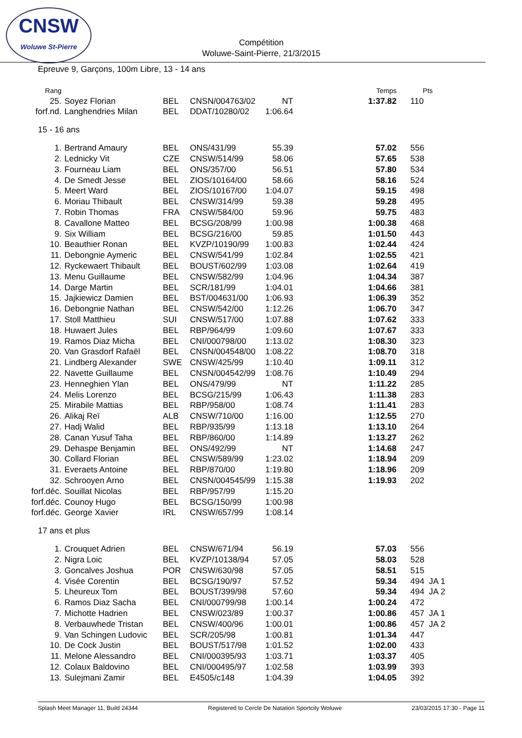CNSW
Woluwe St-Pierre
Compétition
Woluwe-Saint-Pierre, 21/3/2015
Epreuve 9, Garçons, 100m Libre, 13 - 14 ans
| Rang | | | | | Temps | Pts |
| --- | --- | --- | --- | --- | --- | --- |
| 25. | Soyez Florian | BEL | CNSN/004763/02 | NT | 1:37.82 | 110 |
| forf.nd. | Langhendries Milan | BEL | DDAT/10280/02 | 1:06.64 | | |
| 15 - 16 ans | | | | | | |
| 1. | Bertrand Amaury | BEL | ONS/431/99 | 55.39 | 57.02 | 556 |
| 2. | Lednicky Vit | CZE | CNSW/514/99 | 58.06 | 57.65 | 538 |
| 3. | Fourneau Liam | BEL | ONS/357/00 | 56.51 | 57.80 | 534 |
| 4. | De Smedt Jesse | BEL | ZIOS/10164/00 | 58.66 | 58.16 | 524 |
| 5. | Meert Ward | BEL | ZIOS/10167/00 | 1:04.07 | 59.15 | 498 |
| 6. | Moriau Thibault | BEL | CNSW/314/99 | 59.38 | 59.28 | 495 |
| 7. | Robin Thomas | FRA | CNSW/584/00 | 59.96 | 59.75 | 483 |
| 8. | Cavallone Matteo | BEL | BCSG/208/99 | 1:00.98 | 1:00.38 | 468 |
| 9. | Six William | BEL | BCSG/216/00 | 59.85 | 1:01.50 | 443 |
| 10. | Beauthier Ronan | BEL | KVZP/10190/99 | 1:00.83 | 1:02.44 | 424 |
| 11. | Debongnie Aymeric | BEL | CNSW/541/99 | 1:02.84 | 1:02.55 | 421 |
| 12. | Ryckewaert Thibault | BEL | BOUST/602/99 | 1:03.08 | 1:02.64 | 419 |
| 13. | Menu Guillaume | BEL | CNSW/582/99 | 1:04.96 | 1:04.34 | 387 |
| 14. | Darge Martin | BEL | SCR/181/99 | 1:04.01 | 1:04.66 | 381 |
| 15. | Jajkiewicz Damien | BEL | BST/004631/00 | 1:06.93 | 1:06.39 | 352 |
| 16. | Debongnie Nathan | BEL | CNSW/542/00 | 1:12.26 | 1:06.70 | 347 |
| 17. | Stoll Matthieu | SUI | CNSW/517/00 | 1:07.88 | 1:07.62 | 333 |
| 18. | Huwaert Jules | BEL | RBP/964/99 | 1:09.60 | 1:07.67 | 333 |
| 19. | Ramos Diaz Micha | BEL | CNI/000798/00 | 1:13.02 | 1:08.30 | 323 |
| 20. | Van Grasdorf Rafaël | BEL | CNSN/004548/00 | 1:08.22 | 1:08.70 | 318 |
| 21. | Lindberg Alexander | SWE | CNSW/425/99 | 1:10.40 | 1:09.11 | 312 |
| 22. | Navette Guillaume | BEL | CNSN/004542/99 | 1:08.76 | 1:10.49 | 294 |
| 23. | Henneghien Ylan | BEL | ONS/479/99 | NT | 1:11.22 | 285 |
| 24. | Melis Lorenzo | BEL | BCSG/215/99 | 1:06.43 | 1:11.38 | 283 |
| 25. | Mirabile Mattias | BEL | RBP/958/00 | 1:08.74 | 1:11.41 | 283 |
| 26. | Alikaj Reï | ALB | CNSW/710/00 | 1:16.00 | 1:12.55 | 270 |
| 27. | Hadj Walid | BEL | RBP/935/99 | 1:13.18 | 1:13.10 | 264 |
| 28. | Canan Yusuf Taha | BEL | RBP/860/00 | 1:14.89 | 1:13.27 | 262 |
| 29. | Dehaspe Benjamin | BEL | ONS/492/99 | NT | 1:14.68 | 247 |
| 30. | Collard Florian | BEL | CNSW/589/99 | 1:23.02 | 1:18.94 | 209 |
| 31. | Everaets Antoine | BEL | RBP/870/00 | 1:19.80 | 1:18.96 | 209 |
| 32. | Schrooyen Arno | BEL | CNSN/004545/99 | 1:15.38 | 1:19.93 | 202 |
| forf.déc. | Souillat Nicolas | BEL | RBP/957/99 | 1:15.20 | | |
| forf.déc. | Counoy Hugo | BEL | BCSG/150/99 | 1:00.98 | | |
| forf.déc. | George Xavier | IRL | CNSW/657/99 | 1:08.14 | | |
| 17 ans et plus | | | | | | |
| 1. | Crouquet Adrien | BEL | CNSW/671/94 | 56.19 | 57.03 | 556 |
| 2. | Nigra Loic | BEL | KVZP/10138/94 | 57.05 | 58.03 | 528 |
| 3. | Goncalves Joshua | POR | CNSW/630/98 | 57.05 | 58.51 | 515 |
| 4. | Visée Corentin | BEL | BCSG/190/97 | 57.52 | 59.34 | 494 JA 1 |
| 5. | Lheureux Tom | BEL | BOUST/399/98 | 57.60 | 59.34 | 494 JA 2 |
| 6. | Ramos Diaz Sacha | BEL | CNI/000799/98 | 1:00.14 | 1:00.24 | 472 |
| 7. | Michotte Hadrien | BEL | CNSW/023/89 | 1:00.37 | 1:00.86 | 457 JA 1 |
| 8. | Verbauwhede Tristan | BEL | CNSW/400/96 | 1:00.01 | 1:00.86 | 457 JA 2 |
| 9. | Van Schingen Ludovic | BEL | SCR/205/98 | 1:00.81 | 1:01.34 | 447 |
| 10. | De Cock Justin | BEL | BOUST/517/98 | 1:01.52 | 1:02.00 | 433 |
| 11. | Melone Alessandro | BEL | CNI/000395/93 | 1:03.71 | 1:03.37 | 405 |
| 12. | Colaux Baldovino | BEL | CNI/000495/97 | 1:02.58 | 1:03.99 | 393 |
| 13. | Sulejmani Zamir | BEL | E4505/c148 | 1:04.39 | 1:04.05 | 392 |
Splash Meet Manager 11, Build 24344 Registered to Cercle De Natation Sportcity Woluwe 23/03/2015 17:30 - Page 11